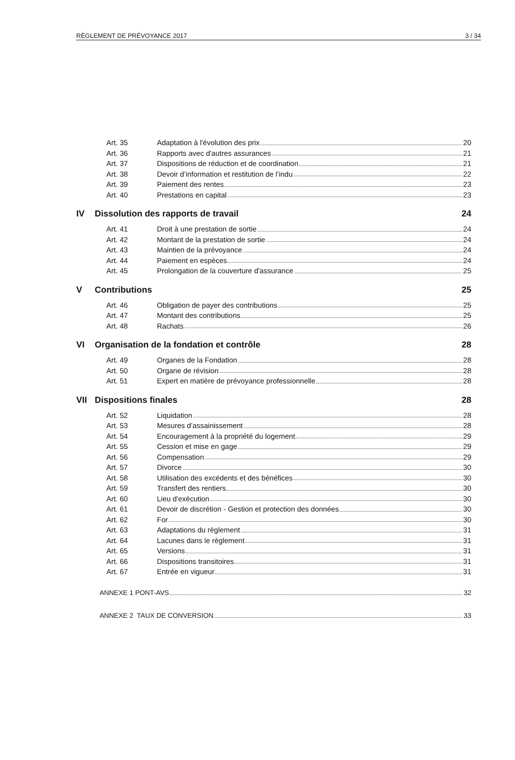RÈGLEMENT DE PRÉVOYANCE 2017 3 / 34
Art. 35 Adaptation à l'évolution des prix 20
Art. 36 Rapports avec d'autres assurances 21
Art. 37 Dispositions de réduction et de coordination 21
Art. 38 Devoir d’information et restitution de l’indu 22
Art. 39 Paiement des rentes 23
Art. 40 Prestations en capital 23
IV Dissolution des rapports de travail 24
Art. 41 Droit à une prestation de sortie 24
Art. 42 Montant de la prestation de sortie 24
Art. 43 Maintien de la prévoyance 24
Art. 44 Paiement en espèces 24
Art. 45 Prolongation de la couverture d'assurance 25
V Contributions 25
Art. 46 Obligation de payer des contributions 25
Art. 47 Montant des contributions 25
Art. 48 Rachats 26
VI Organisation de la fondation et contrôle 28
Art. 49 Organes de la Fondation 28
Art. 50 Organe de révision 28
Art. 51 Expert en matière de prévoyance professionnelle 28
VII Dispositions finales 28
Art. 52 Liquidation 28
Art. 53 Mesures d’assainissement 28
Art. 54 Encouragement à la propriété du logement 29
Art. 55 Cession et mise en gage 29
Art. 56 Compensation 29
Art. 57 Divorce 30
Art. 58 Utilisation des excédents et des bénéfices 30
Art. 59 Transfert des rentiers 30
Art. 60 Lieu d'exécution 30
Art. 61 Devoir de discrétion - Gestion et protection des données 30
Art. 62 For 30
Art. 63 Adaptations du règlement 31
Art. 64 Lacunes dans le règlement 31
Art. 65 Versions 31
Art. 66 Dispositions transitoires 31
Art. 67 Entrée en vigueur 31
ANNEXE 1 PONT-AVS 32
ANNEXE 2 TAUX DE CONVERSION 33